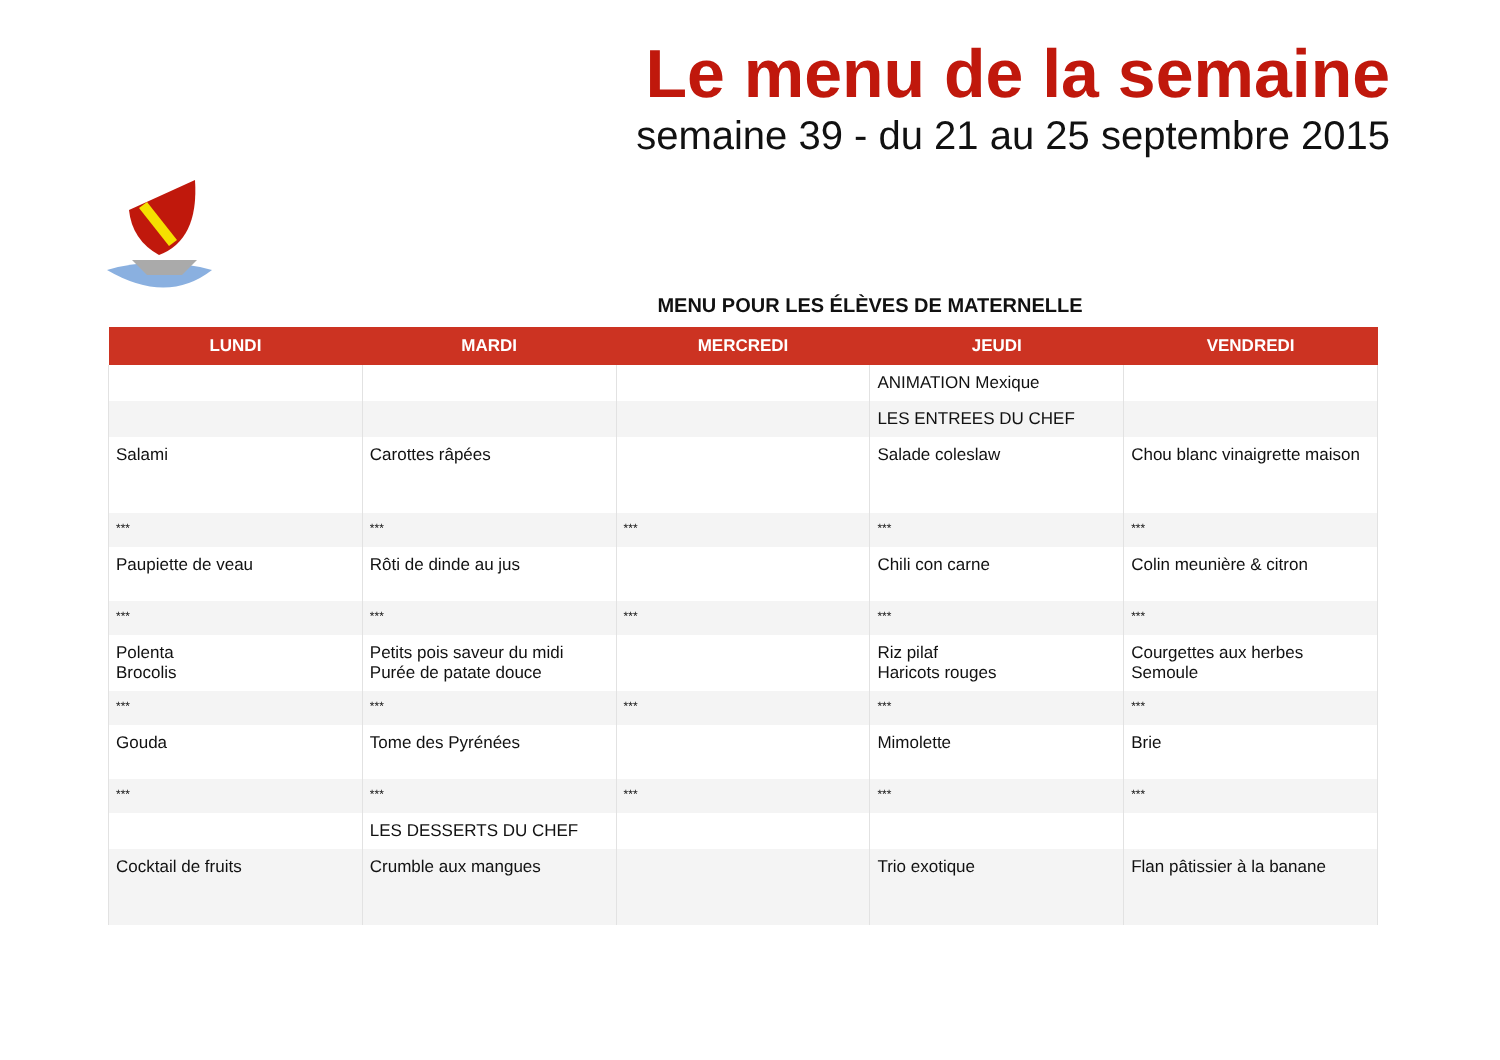Le menu de la semaine
semaine 39 - du 21 au 25 septembre 2015
MENU POUR LES ÉLÈVES DE MATERNELLE
| LUNDI | MARDI | MERCREDI | JEUDI | VENDREDI |
| --- | --- | --- | --- | --- |
| | | | ANIMATION Mexique | |
| | | | LES ENTREES DU CHEF | |
| Salami | Carottes râpées | | Salade coleslaw | Chou blanc vinaigrette maison |
| *** | *** | *** | *** | *** |
| Paupiette de veau | Rôti de dinde au jus | | Chili con carne | Colin meunière & citron |
| *** | *** | *** | *** | *** |
| Polenta Brocolis | Petits pois saveur du midi Purée de patate douce | | Riz pilaf Haricots rouges | Courgettes aux herbes Semoule |
| *** | *** | *** | *** | *** |
| Gouda | Tome des Pyrénées | | Mimolette | Brie |
| *** | *** | *** | *** | *** |
| | LES DESSERTS DU CHEF | | | |
| Cocktail de fruits | Crumble aux mangues | | Trio exotique | Flan pâtissier à la banane |